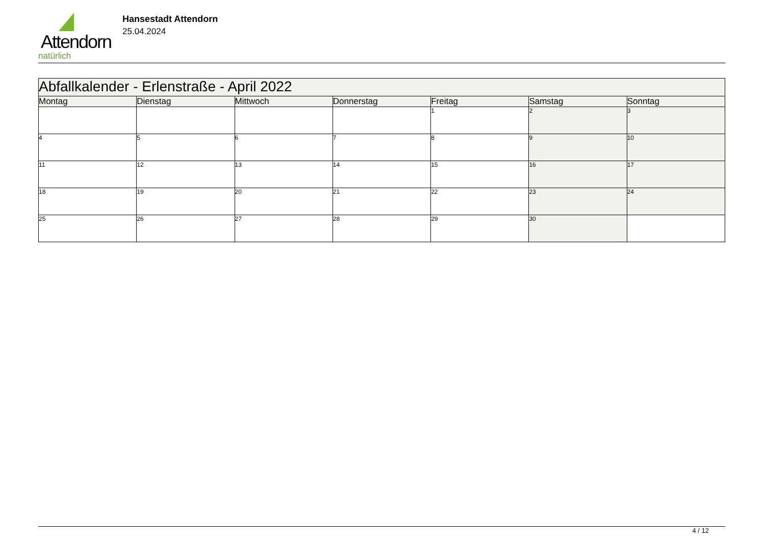Attendorn
natürlich
Hansestadt Attendorn
25.04.2024
| Abfallkalender - Erlenstraße - April 2022 | | | | | | |
| --- | --- | --- | --- | --- | --- | --- |
| Montag | Dienstag | Mittwoch | Donnerstag | Freitag | Samstag | Sonntag |
| | | | | 1 | 2 | 3 |
| 4 | 5 | 6 | 7 | 8 | 9 | 10 |
| 11 | 12 | 13 | 14 | 15 | 16 | 17 |
| 18 | 19 | 20 | 21 | 22 | 23 | 24 |
| 25 | 26 | 27 | 28 | 29 | 30 | |
4 / 12